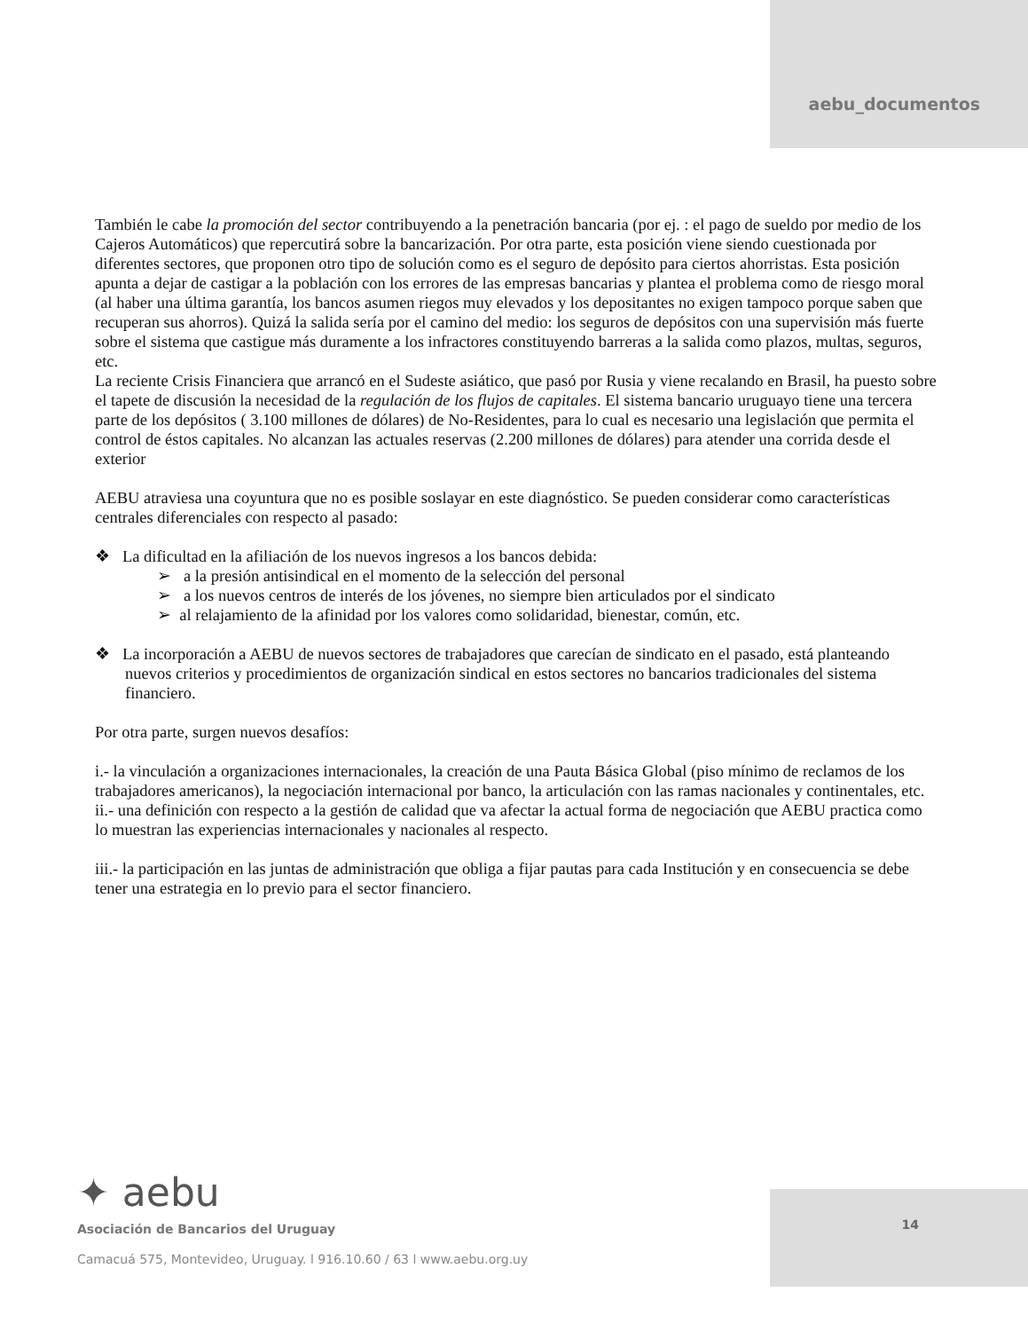aebu_documentos
También le cabe la promoción del sector contribuyendo a la penetración bancaria (por ej. : el pago de sueldo por medio de los Cajeros Automáticos) que repercutirá sobre la bancarización. Por otra parte, esta posición viene siendo cuestionada por diferentes sectores, que proponen otro tipo de solución como es el seguro de depósito para ciertos ahorristas. Esta posición apunta a dejar de castigar a la población con los errores de las empresas bancarias y plantea el problema como de riesgo moral (al haber una última garantía, los bancos asumen riegos muy elevados y los depositantes no exigen tampoco porque saben que recuperan sus ahorros). Quizá la salida sería por el camino del medio: los seguros de depósitos con una supervisión más fuerte sobre el sistema que castigue más duramente a los infractores constituyendo barreras a la salida como plazos, multas, seguros, etc.
La reciente Crisis Financiera que arrancó en el Sudeste asiático, que pasó por Rusia y viene recalando en Brasil, ha puesto sobre el tapete de discusión la necesidad de la regulación de los flujos de capitales. El sistema bancario uruguayo tiene una tercera parte de los depósitos ( 3.100 millones de dólares) de No-Residentes, para lo cual es necesario una legislación que permita el control de éstos capitales. No alcanzan las actuales reservas (2.200 millones de dólares) para atender una corrida desde el exterior
AEBU atraviesa una coyuntura que no es posible soslayar en este diagnóstico. Se pueden considerar como características centrales diferenciales con respecto al pasado:
❖ La dificultad en la afiliación de los nuevos ingresos a los bancos debida:
➢ a la presión antisindical en el momento de la selección del personal
➢ a los nuevos centros de interés de los jóvenes, no siempre bien articulados por el sindicato
➢ al relajamiento de la afinidad por los valores como solidaridad, bienestar, común, etc.
❖ La incorporación a AEBU de nuevos sectores de trabajadores que carecían de sindicato en el pasado, está planteando nuevos criterios y procedimientos de organización sindical en estos sectores no bancarios tradicionales del sistema financiero.
Por otra parte, surgen nuevos desafíos:
i.- la vinculación a organizaciones internacionales, la creación de una Pauta Básica Global (piso mínimo de reclamos de los trabajadores americanos), la negociación internacional por banco, la articulación con las ramas nacionales y continentales, etc.
ii.- una definición con respecto a la gestión de calidad que va afectar la actual forma de negociación que AEBU practica como lo muestran las experiencias internacionales y nacionales al respecto.
iii.- la participación en las juntas de administración que obliga a fijar pautas para cada Institución y en consecuencia se debe tener una estrategia en lo previo para el sector financiero.
✦ aebu
Asociación de Bancarios del Uruguay
Camacuá 575, Montevideo, Uruguay. l 916.10.60 / 63 l www.aebu.org.uy
14